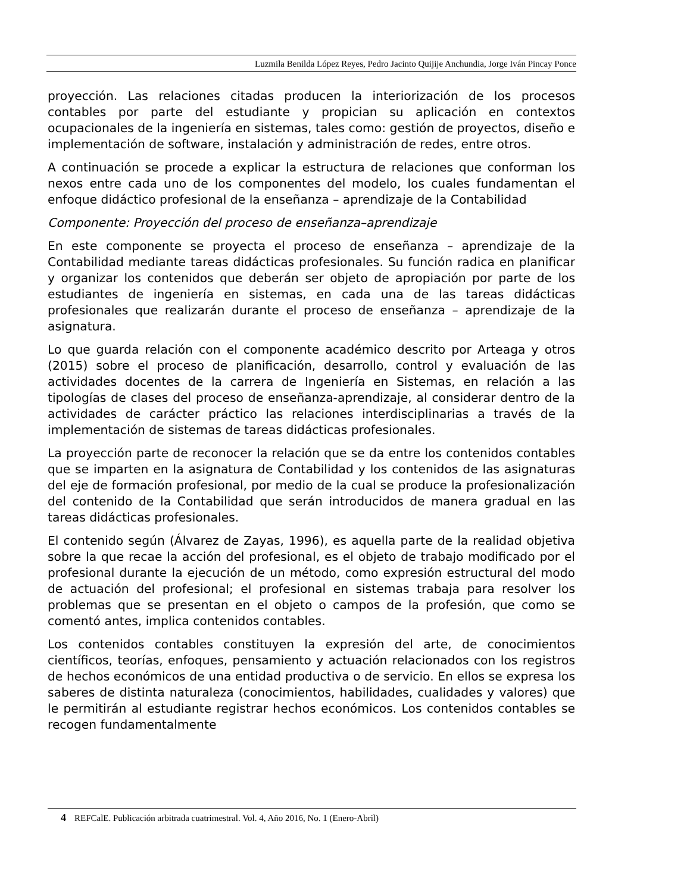Luzmila Benilda López Reyes, Pedro Jacinto Quijije Anchundia, Jorge Iván Pincay Ponce
proyección. Las relaciones citadas producen la interiorización de los procesos contables por parte del estudiante y propician su aplicación en contextos ocupacionales de la ingeniería en sistemas, tales como: gestión de proyectos, diseño e implementación de software, instalación y administración de redes, entre otros.
A continuación se procede a explicar la estructura de relaciones que conforman los nexos entre cada uno de los componentes del modelo, los cuales fundamentan el enfoque didáctico profesional de la enseñanza – aprendizaje de la Contabilidad
Componente: Proyección del proceso de enseñanza–aprendizaje
En este componente se proyecta el proceso de enseñanza – aprendizaje de la Contabilidad mediante tareas didácticas profesionales. Su función radica en planificar y organizar los contenidos que deberán ser objeto de apropiación por parte de los estudiantes de ingeniería en sistemas, en cada una de las tareas didácticas profesionales que realizarán durante el proceso de enseñanza – aprendizaje de la asignatura.
Lo que guarda relación con el componente académico descrito por Arteaga y otros (2015) sobre el proceso de planificación, desarrollo, control y evaluación de las actividades docentes de la carrera de Ingeniería en Sistemas, en relación a las tipologías de clases del proceso de enseñanza-aprendizaje, al considerar dentro de la actividades de carácter práctico las relaciones interdisciplinarias a través de la implementación de sistemas de tareas didácticas profesionales.
La proyección parte de reconocer la relación que se da entre los contenidos contables que se imparten en la asignatura de Contabilidad y los contenidos de las asignaturas del eje de formación profesional, por medio de la cual se produce la profesionalización del contenido de la Contabilidad que serán introducidos de manera gradual en las tareas didácticas profesionales.
El contenido según (Álvarez de Zayas, 1996), es aquella parte de la realidad objetiva sobre la que recae la acción del profesional, es el objeto de trabajo modificado por el profesional durante la ejecución de un método, como expresión estructural del modo de actuación del profesional; el profesional en sistemas trabaja para resolver los problemas que se presentan en el objeto o campos de la profesión, que como se comentó antes, implica contenidos contables.
Los contenidos contables constituyen la expresión del arte, de conocimientos científicos, teorías, enfoques, pensamiento y actuación relacionados con los registros de hechos económicos de una entidad productiva o de servicio. En ellos se expresa los saberes de distinta naturaleza (conocimientos, habilidades, cualidades y valores) que le permitirán al estudiante registrar hechos económicos. Los contenidos contables se recogen fundamentalmente
4 REFCalE. Publicación arbitrada cuatrimestral. Vol. 4, Año 2016, No. 1 (Enero-Abril)